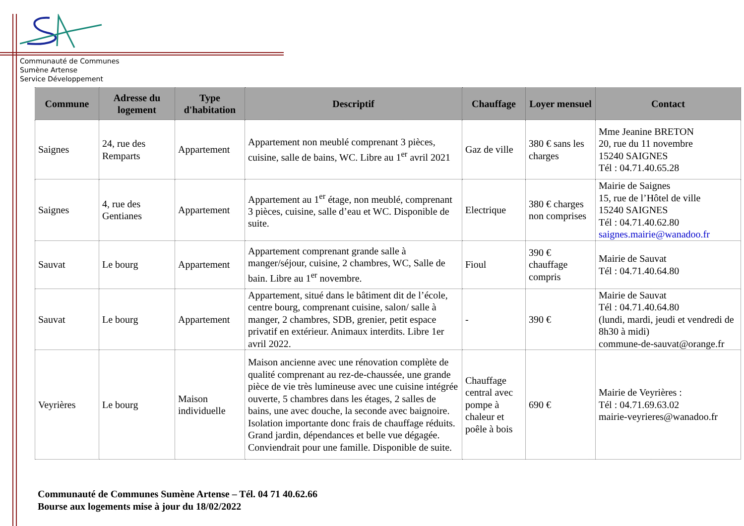Communauté de Communes
Sumène Artense
Service Développement
| Commune | Adresse du logement | Type d'habitation | Descriptif | Chauffage | Loyer mensuel | Contact |
| --- | --- | --- | --- | --- | --- | --- |
| Saignes | 24, rue des Remparts | Appartement | Appartement non meublé comprenant 3 pièces, cuisine, salle de bains, WC. Libre au 1<sup>er</sup> avril 2021 | Gaz de ville | 380 € sans les charges | Mme Jeanine BRETON 20, rue du 11 novembre 15240 SAIGNES Tél : 04.71.40.65.28 |
| Saignes | 4, rue des Gentianes | Appartement | Appartement au 1<sup>er</sup> étage, non meublé, comprenant 3 pièces, cuisine, salle d’eau et WC. Disponible de suite. | Electrique | 380 € charges non comprises | Mairie de Saignes 15, rue de l’Hôtel de ville 15240 SAIGNES Tél : 04.71.40.62.80 saignes.mairie@wanadoo.fr |
| Sauvat | Le bourg | Appartement | Appartement comprenant grande salle à manger/séjour, cuisine, 2 chambres, WC, Salle de bain. Libre au 1<sup>er</sup> novembre. | Fioul | 390 € chauffage compris | Mairie de Sauvat Tél : 04.71.40.64.80 |
| Sauvat | Le bourg | Appartement | Appartement, situé dans le bâtiment dit de l’école, centre bourg, comprenant cuisine, salon/ salle à manger, 2 chambres, SDB, grenier, petit espace privatif en extérieur. Animaux interdits. Libre 1er avril 2022. | - | 390 € | Mairie de Sauvat Tél : 04.71.40.64.80 (lundi, mardi, jeudi et vendredi de 8h30 à midi) commune-de-sauvat@orange.fr |
| Veyrières | Le bourg | Maison individuelle | Maison ancienne avec une rénovation complète de qualité comprenant au rez-de-chaussée, une grande pièce de vie très lumineuse avec une cuisine intégrée ouverte, 5 chambres dans les étages, 2 salles de bains, une avec douche, la seconde avec baignoire. Isolation importante donc frais de chauffage réduits. Grand jardin, dépendances et belle vue dégagée. Conviendrait pour une famille. Disponible de suite. | Chauffage central avec pompe à chaleur et poêle à bois | 690 € | Mairie de Veyrières : Tél : 04.71.69.63.02 mairie-veyrieres@wanadoo.fr |
Communauté de Communes Sumène Artense – Tél. 04 71 40.62.66
Bourse aux logements mise à jour du 18/02/2022